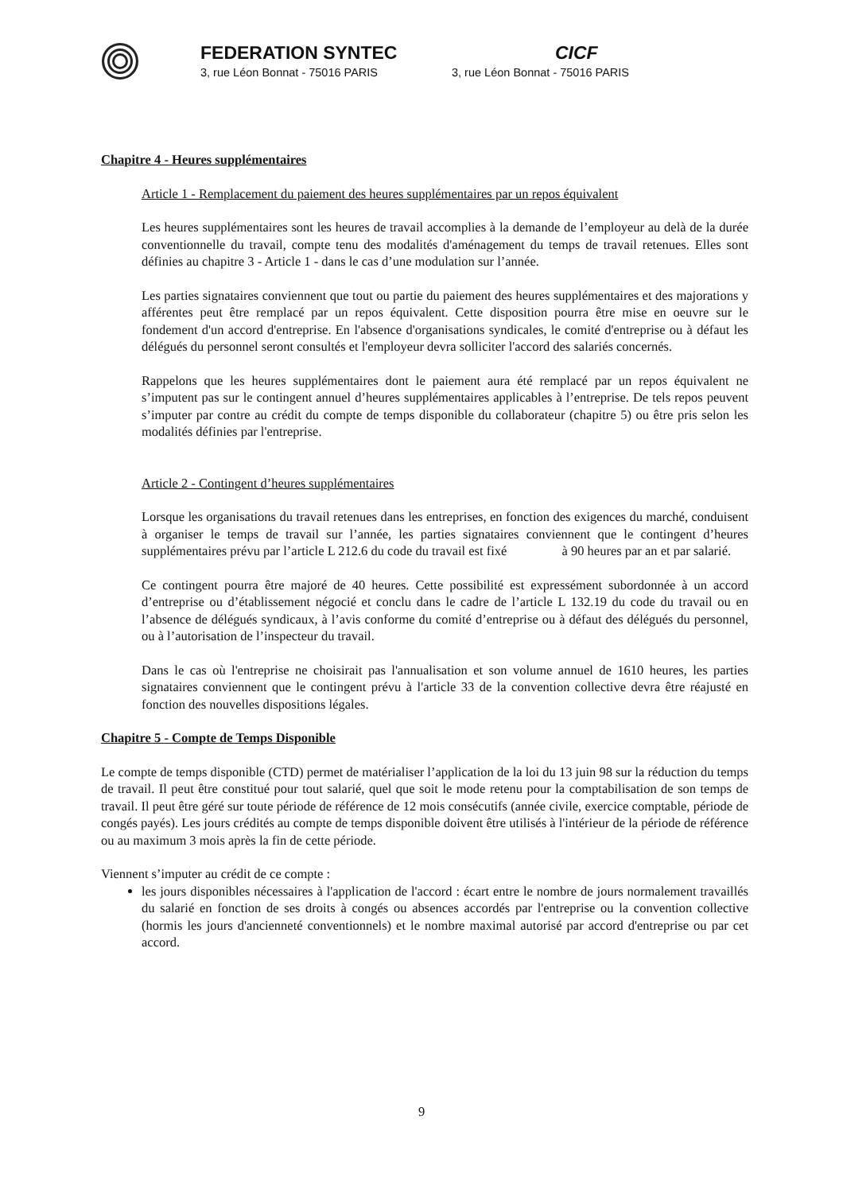FEDERATION SYNTEC
3, rue Léon Bonnat - 75016 PARIS
CICF
3, rue Léon Bonnat - 75016 PARIS
Chapitre 4 - Heures supplémentaires
Article 1 - Remplacement du paiement des heures supplémentaires par un repos équivalent
Les heures supplémentaires sont les heures de travail accomplies à la demande de l’employeur au delà de la durée conventionnelle du travail, compte tenu des modalités d'aménagement du temps de travail retenues. Elles sont définies au chapitre 3 - Article 1 - dans le cas d’une modulation sur l’année.
Les parties signataires conviennent que tout ou partie du paiement des heures supplémentaires et des majorations y afférentes peut être remplacé par un repos équivalent. Cette disposition pourra être mise en oeuvre sur le fondement d'un accord d'entreprise. En l'absence d'organisations syndicales, le comité d'entreprise ou à défaut les délégués du personnel seront consultés et l'employeur devra solliciter l'accord des salariés concernés.
Rappelons que les heures supplémentaires dont le paiement aura été remplacé par un repos équivalent ne s’imputent pas sur le contingent annuel d’heures supplémentaires applicables à l’entreprise. De tels repos peuvent s’imputer par contre au crédit du compte de temps disponible du collaborateur (chapitre 5) ou être pris selon les modalités définies par l'entreprise.
Article 2 - Contingent d’heures supplémentaires
Lorsque les organisations du travail retenues dans les entreprises, en fonction des exigences du marché, conduisent à organiser le temps de travail sur l’année, les parties signataires conviennent que le contingent d’heures supplémentaires prévu par l’article L 212.6 du code du travail est fixé à 90 heures par an et par salarié.
Ce contingent pourra être majoré de 40 heures. Cette possibilité est expressément subordonnée à un accord d’entreprise ou d’établissement négocié et conclu dans le cadre de l’article L 132.19 du code du travail ou en l’absence de délégués syndicaux, à l’avis conforme du comité d’entreprise ou à défaut des délégués du personnel, ou à l’autorisation de l’inspecteur du travail.
Dans le cas où l'entreprise ne choisirait pas l'annualisation et son volume annuel de 1610 heures, les parties signataires conviennent que le contingent prévu à l'article 33 de la convention collective devra être réajusté en fonction des nouvelles dispositions légales.
Chapitre 5 - Compte de Temps Disponible
Le compte de temps disponible (CTD) permet de matérialiser l’application de la loi du 13 juin 98 sur la réduction du temps de travail. Il peut être constitué pour tout salarié, quel que soit le mode retenu pour la comptabilisation de son temps de travail. Il peut être géré sur toute période de référence de 12 mois consécutifs (année civile, exercice comptable, période de congés payés). Les jours crédités au compte de temps disponible doivent être utilisés à l'intérieur de la période de référence ou au maximum 3 mois après la fin de cette période.
Viennent s’imputer au crédit de ce compte :
les jours disponibles nécessaires à l'application de l'accord : écart entre le nombre de jours normalement travaillés du salarié en fonction de ses droits à congés ou absences accordés par l'entreprise ou la convention collective (hormis les jours d'ancienneté conventionnels) et le nombre maximal autorisé par accord d'entreprise ou par cet accord.
9